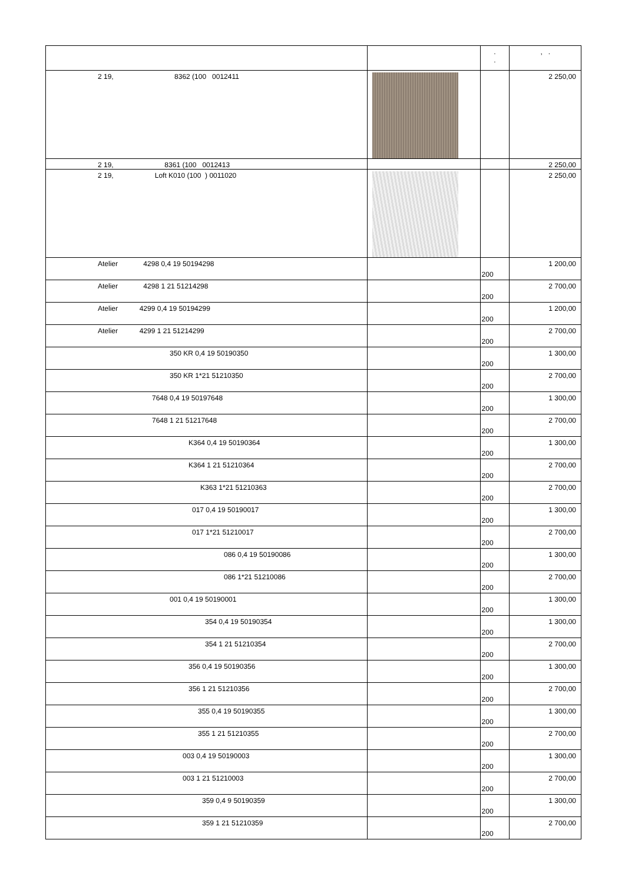| | | . . | , . |
| --- | --- | --- | --- |
| 2 19, 8362 (100 0012411 | | | 2 250,00 |
| 2 19, 8361 (100 0012413 | | | 2 250,00 |
| 2 19, Loft K010 (100 ) 0011020 | | | 2 250,00 |
| Atelier 4298 0,4 19 50194298 | | 200 | 1 200,00 |
| Atelier 4298 1 21 51214298 | | 200 | 2 700,00 |
| Atelier 4299 0,4 19 50194299 | | 200 | 1 200,00 |
| Atelier 4299 1 21 51214299 | | 200 | 2 700,00 |
| 350 KR 0,4 19 50190350 | | 200 | 1 300,00 |
| 350 KR 1*21 51210350 | | 200 | 2 700,00 |
| 7648 0,4 19 50197648 | | 200 | 1 300,00 |
| 7648 1 21 51217648 | | 200 | 2 700,00 |
| K364 0,4 19 50190364 | | 200 | 1 300,00 |
| K364 1 21 51210364 | | 200 | 2 700,00 |
| K363 1*21 51210363 | | 200 | 2 700,00 |
| 017 0,4 19 50190017 | | 200 | 1 300,00 |
| 017 1*21 51210017 | | 200 | 2 700,00 |
| 086 0,4 19 50190086 | | 200 | 1 300,00 |
| 086 1*21 51210086 | | 200 | 2 700,00 |
| 001 0,4 19 50190001 | | 200 | 1 300,00 |
| 354 0,4 19 50190354 | | 200 | 1 300,00 |
| 354 1 21 51210354 | | 200 | 2 700,00 |
| 356 0,4 19 50190356 | | 200 | 1 300,00 |
| 356 1 21 51210356 | | 200 | 2 700,00 |
| 355 0,4 19 50190355 | | 200 | 1 300,00 |
| 355 1 21 51210355 | | 200 | 2 700,00 |
| 003 0,4 19 50190003 | | 200 | 1 300,00 |
| 003 1 21 51210003 | | 200 | 2 700,00 |
| 359 0,4 9 50190359 | | 200 | 1 300,00 |
| 359 1 21 51210359 | | 200 | 2 700,00 |